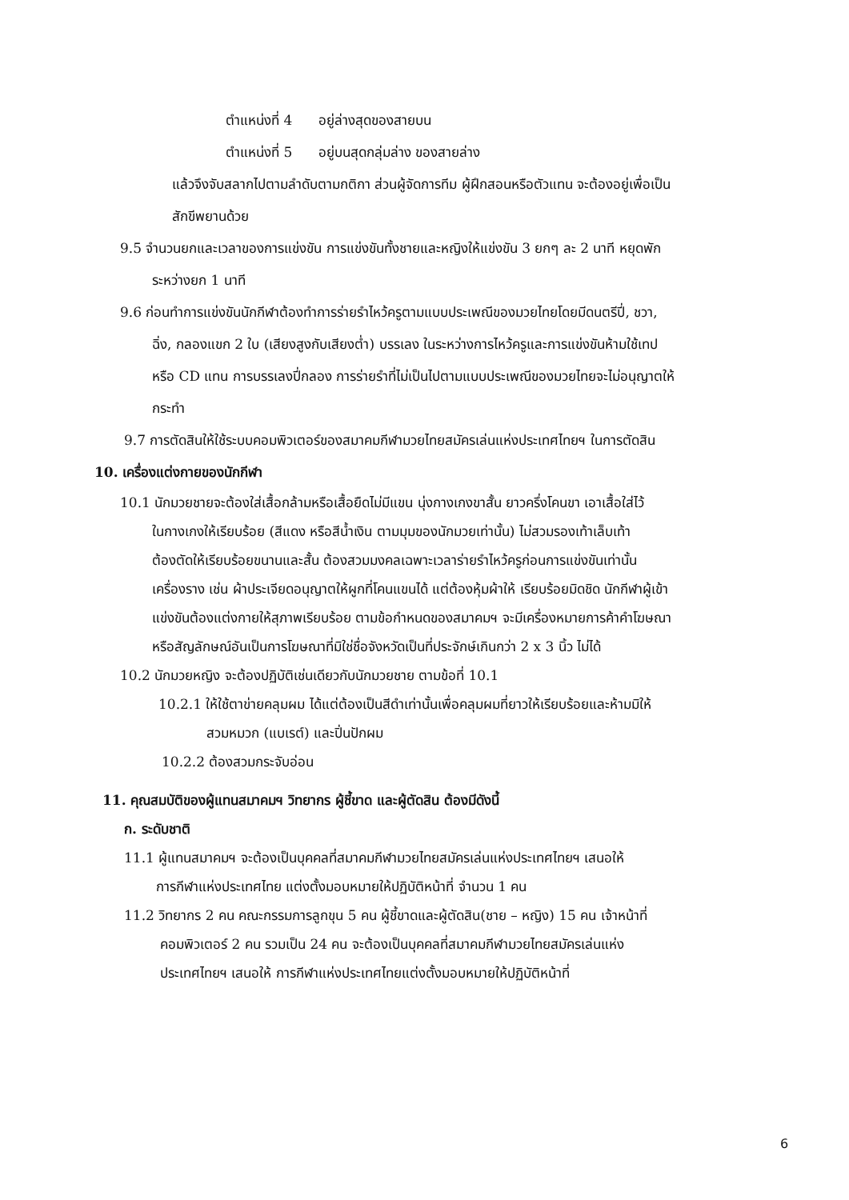ตำแหน่งที่ 4 อยู่ล่างสุดของสายบน
ตำแหน่งที่ 5 อยู่บนสุดกลุ่มล่าง ของสายล่าง
แล้วจึงจับสลากไปตามลำดับตามกติกา ส่วนผู้จัดการทีม ผู้ฝึกสอนหรือตัวแทน จะต้องอยู่เพื่อเป็น
สักขีพยานด้วย
9.5 จำนวนยกและเวลาของการแข่งขัน การแข่งขันทั้งชายและหญิงให้แข่งขัน 3 ยกๆ ละ 2 นาที หยุดพัก
ระหว่างยก 1 นาที
9.6 ก่อนทำการแข่งขันนักกีฬาต้องทำการร่ายรำไหว้ครูตามแบบประเพณีของมวยไทยโดยมีดนตรีปี่, ชวา,
ฉิ่ง, กลองแขก 2 ใบ (เสียงสูงกับเสียงต่ำ) บรรเลง ในระหว่างการไหว้ครูและการแข่งขันห้ามใช้เทป
หรือ CD แทน การบรรเลงปี่กลอง การร่ายรำที่ไม่เป็นไปตามแบบประเพณีของมวยไทยจะไม่อนุญาตให้
กระทำ
9.7 การตัดสินให้ใช้ระบบคอมพิวเตอร์ของสมาคมกีฬามวยไทยสมัครเล่นแห่งประเทศไทยฯ ในการตัดสิน
10. เครื่องแต่งกายของนักกีฬา
10.1 นักมวยชายจะต้องใส่เสื้อกล้ามหรือเสื้อยืดไม่มีแขน นุ่งกางเกงขาสั้น ยาวครึ่งโคนขา เอาเสื้อใส่ไว้
ในกางเกงให้เรียบร้อย (สีแดง หรือสีน้ำเงิน ตามมุมของนักมวยเท่านั้น) ไม่สวมรองเท้าเล็บเท้า
ต้องตัดให้เรียบร้อยขนานและสั้น ต้องสวมมงคลเฉพาะเวลาร่ายรำไหว้ครูก่อนการแข่งขันเท่านั้น
เครื่องราง เช่น ผ้าประเจียดอนุญาตให้ผูกที่โคนแขนได้ แต่ต้องหุ้มผ้าให้ เรียบร้อยมิดชิด นักกีฬาผู้เข้า
แข่งขันต้องแต่งกายให้สุภาพเรียบร้อย ตามข้อกำหนดของสมาคมฯ จะมีเครื่องหมายการค้าคำโฆษณา
หรือสัญลักษณ์อันเป็นการโฆษณาที่มิใช่ชื่อจังหวัดเป็นที่ประจักษ์เกินกว่า 2 x 3 นิ้ว ไม่ได้
10.2 นักมวยหญิง จะต้องปฏิบัติเช่นเดียวกับนักมวยชาย ตามข้อที่ 10.1
10.2.1 ให้ใช้ตาข่ายคลุมผม ได้แต่ต้องเป็นสีดำเท่านั้นเพื่อคลุมผมที่ยาวให้เรียบร้อยและห้ามมิให้
สวมหมวก (แบเรต์) และปิ่นปักผม
10.2.2 ต้องสวมกระจับอ่อน
11. คุณสมบัติของผู้แทนสมาคมฯ วิทยากร ผู้ชี้ขาด และผู้ตัดสิน ต้องมีดังนี้
ก. ระดับชาติ
11.1 ผู้แทนสมาคมฯ จะต้องเป็นบุคคลที่สมาคมกีฬามวยไทยสมัครเล่นแห่งประเทศไทยฯ เสนอให้
การกีฬาแห่งประเทศไทย แต่งตั้งมอบหมายให้ปฏิบัติหน้าที่ จำนวน 1 คน
11.2 วิทยากร 2 คน คณะกรรมการลูกขุน 5 คน ผู้ชี้ขาดและผู้ตัดสิน(ชาย – หญิง) 15 คน เจ้าหน้าที่
คอมพิวเตอร์ 2 คน รวมเป็น 24 คน จะต้องเป็นบุคคลที่สมาคมกีฬามวยไทยสมัครเล่นแห่ง
ประเทศไทยฯ เสนอให้ การกีฬาแห่งประเทศไทยแต่งตั้งมอบหมายให้ปฏิบัติหน้าที่
6